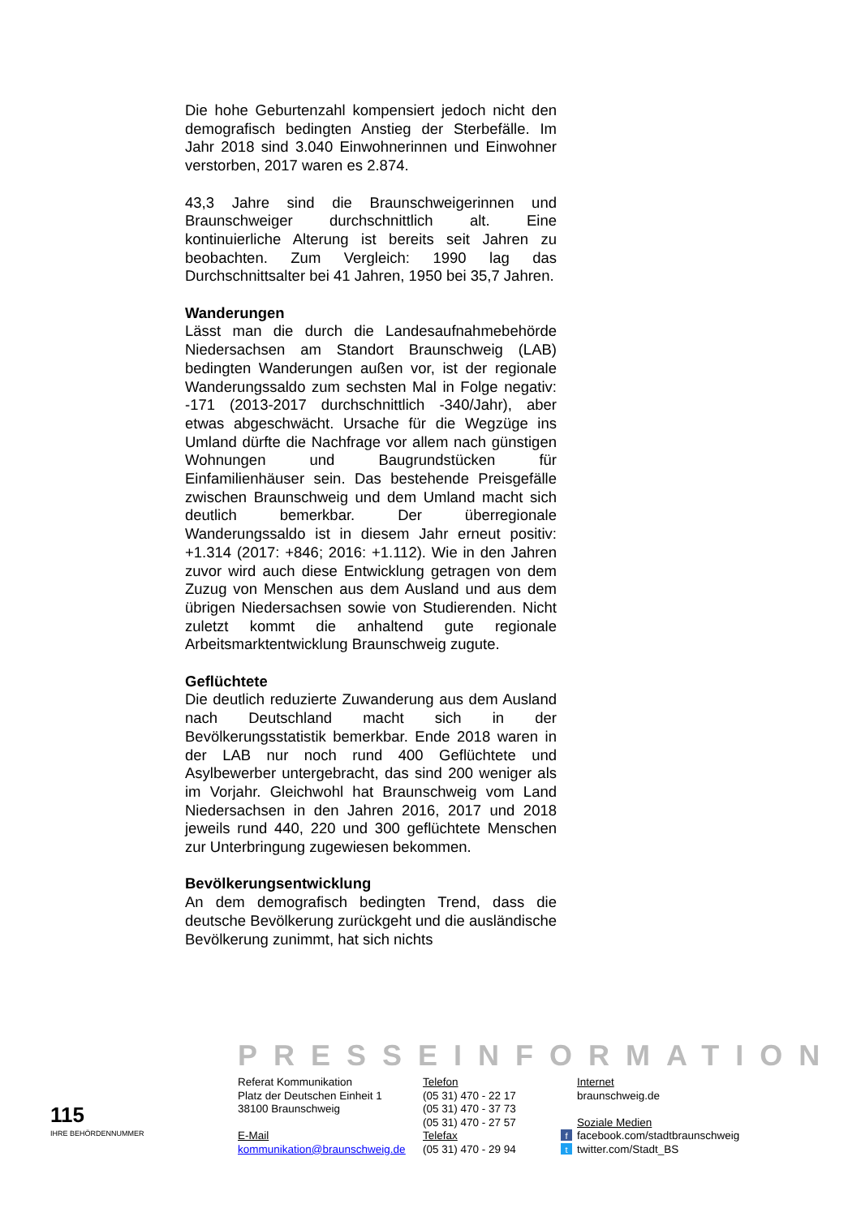Die hohe Geburtenzahl kompensiert jedoch nicht den demografisch bedingten Anstieg der Sterbefälle. Im Jahr 2018 sind 3.040 Einwohnerinnen und Einwohner verstorben, 2017 waren es 2.874.
43,3 Jahre sind die Braunschweigerinnen und Braunschweiger durchschnittlich alt. Eine kontinuierliche Alterung ist bereits seit Jahren zu beobachten. Zum Vergleich: 1990 lag das Durchschnittsalter bei 41 Jahren, 1950 bei 35,7 Jahren.
Wanderungen
Lässt man die durch die Landesaufnahmebehörde Niedersachsen am Standort Braunschweig (LAB) bedingten Wanderungen außen vor, ist der regionale Wanderungssaldo zum sechsten Mal in Folge negativ: -171 (2013-2017 durchschnittlich -340/Jahr), aber etwas abgeschwächt. Ursache für die Wegzüge ins Umland dürfte die Nachfrage vor allem nach günstigen Wohnungen und Baugrundstücken für Einfamilienhäuser sein. Das bestehende Preisgefälle zwischen Braunschweig und dem Umland macht sich deutlich bemerkbar. Der überregionale Wanderungssaldo ist in diesem Jahr erneut positiv: +1.314 (2017: +846; 2016: +1.112). Wie in den Jahren zuvor wird auch diese Entwicklung getragen von dem Zuzug von Menschen aus dem Ausland und aus dem übrigen Niedersachsen sowie von Studierenden. Nicht zuletzt kommt die anhaltend gute regionale Arbeitsmarktentwicklung Braunschweig zugute.
Geflüchtete
Die deutlich reduzierte Zuwanderung aus dem Ausland nach Deutschland macht sich in der Bevölkerungsstatistik bemerkbar. Ende 2018 waren in der LAB nur noch rund 400 Geflüchtete und Asylbewerber untergebracht, das sind 200 weniger als im Vorjahr. Gleichwohl hat Braunschweig vom Land Niedersachsen in den Jahren 2016, 2017 und 2018 jeweils rund 440, 220 und 300 geflüchtete Menschen zur Unterbringung zugewiesen bekommen.
Bevölkerungsentwicklung
An dem demografisch bedingten Trend, dass die deutsche Bevölkerung zurückgeht und die ausländische Bevölkerung zunimmt, hat sich nichts
PRESSEINFORMATION
115
IHRE BEHÖRDENNUMMER
Referat Kommunikation
Platz der Deutschen Einheit 1
38100 Braunschweig
E-Mail
kommunikation@braunschweig.de
Telefon
(05 31) 470 - 22 17
(05 31) 470 - 37 73
(05 31) 470 - 27 57
Telefax
(05 31) 470 - 29 94
Internet
braunschweig.de
Soziale Medien
ffacebook.com/stadtbraunschweig
ttwitter.com/Stadt_BS